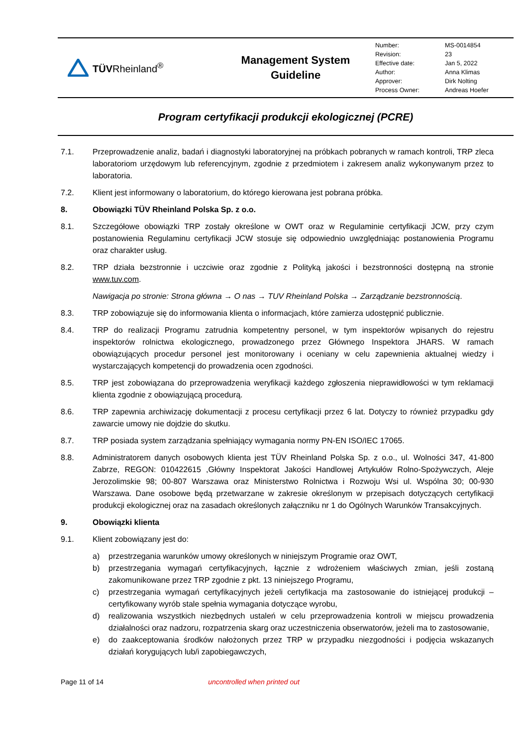TÜVRheinland<sup>®</sup>
Management System
Guideline
| Number: | MS-0014854 |
| Revision: | 23 |
| Effective date: | Jan 5, 2022 |
| Author: | Anna Klimas |
| Approver: | Dirk Nolting |
| Process Owner: | Andreas Hoefer |
Program certyfikacji produkcji ekologicznej (PCRE)
7.1. Przeprowadzenie analiz, badań i diagnostyki laboratoryjnej na próbkach pobranych w ramach kontroli, TRP zleca laboratoriom urzędowym lub referencyjnym, zgodnie z przedmiotem i zakresem analiz wykonywanym przez to laboratoria.
7.2. Klient jest informowany o laboratorium, do którego kierowana jest pobrana próbka.
8. Obowiązki TÜV Rheinland Polska Sp. z o.o.
8.1. Szczegółowe obowiązki TRP zostały określone w OWT oraz w Regulaminie certyfikacji JCW, przy czym postanowienia Regulaminu certyfikacji JCW stosuje się odpowiednio uwzględniając postanowienia Programu oraz charakter usług.
8.2. TRP działa bezstronnie i uczciwie oraz zgodnie z Polityką jakości i bezstronności dostępną na stronie www.tuv.com.
Nawigacja po stronie: Strona główna → O nas → TUV Rheinland Polska → Zarządzanie bezstronnością.
8.3. TRP zobowiązuje się do informowania klienta o informacjach, które zamierza udostępnić publicznie.
8.4. TRP do realizacji Programu zatrudnia kompetentny personel, w tym inspektorów wpisanych do rejestru inspektorów rolnictwa ekologicznego, prowadzonego przez Głównego Inspektora JHARS. W ramach obowiązujących procedur personel jest monitorowany i oceniany w celu zapewnienia aktualnej wiedzy i wystarczających kompetencji do prowadzenia ocen zgodności.
8.5. TRP jest zobowiązana do przeprowadzenia weryfikacji każdego zgłoszenia nieprawidłowości w tym reklamacji klienta zgodnie z obowiązującą procedurą.
8.6. TRP zapewnia archiwizację dokumentacji z procesu certyfikacji przez 6 lat. Dotyczy to również przypadku gdy zawarcie umowy nie dojdzie do skutku.
8.7. TRP posiada system zarządzania spełniający wymagania normy PN-EN ISO/IEC 17065.
8.8. Administratorem danych osobowych klienta jest TÜV Rheinland Polska Sp. z o.o., ul. Wolności 347, 41-800 Zabrze, REGON: 010422615 ,Główny Inspektorat Jakości Handlowej Artykułów Rolno-Spożywczych, Aleje Jerozolimskie 98; 00-807 Warszawa oraz Ministerstwo Rolnictwa i Rozwoju Wsi ul. Wspólna 30; 00-930 Warszawa. Dane osobowe będą przetwarzane w zakresie określonym w przepisach dotyczących certyfikacji produkcji ekologicznej oraz na zasadach określonych załączniku nr 1 do Ogólnych Warunków Transakcyjnych.
9. Obowiązki klienta
9.1. Klient zobowiązany jest do:
a) przestrzegania warunków umowy określonych w niniejszym Programie oraz OWT,
b) przestrzegania wymagań certyfikacyjnych, łącznie z wdrożeniem właściwych zmian, jeśli zostaną zakomunikowane przez TRP zgodnie z pkt. 13 niniejszego Programu,
c) przestrzegania wymagań certyfikacyjnych jeżeli certyfikacja ma zastosowanie do istniejącej produkcji – certyfikowany wyrób stale spełnia wymagania dotyczące wyrobu,
d) realizowania wszystkich niezbędnych ustaleń w celu przeprowadzenia kontroli w miejscu prowadzenia działalności oraz nadzoru, rozpatrzenia skarg oraz uczestniczenia obserwatorów, jeżeli ma to zastosowanie,
e) do zaakceptowania środków nałożonych przez TRP w przypadku niezgodności i podjęcia wskazanych działań korygujących lub/i zapobiegawczych,
Page 11 of 14 uncontrolled when printed out